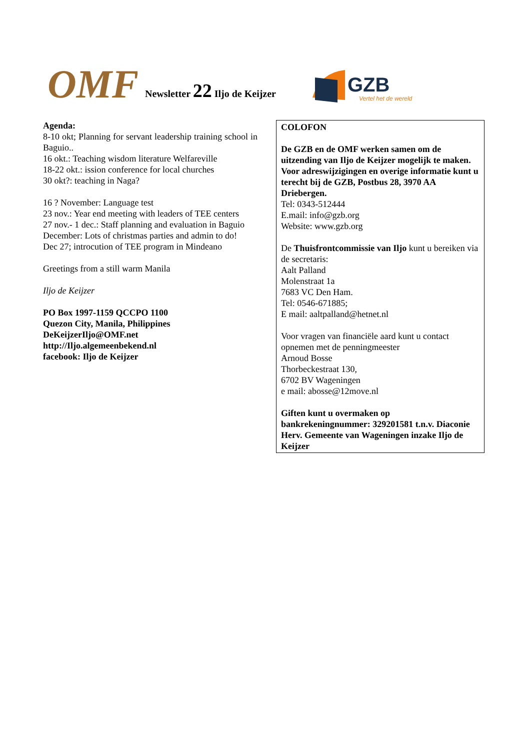OMF
Newsletter 22 Iljo de Keijzer
GZB
Vertel het de wereld
Agenda:
8-10 okt; Planning for servant leadership training school in Baguio..
16 okt.: Teaching wisdom literature Welfareville
18-22 okt.: ission conference for local churches
30 okt?: teaching in Naga?
16 ? November: Language test
23 nov.: Year end meeting with leaders of TEE centers
27 nov.- 1 dec.: Staff planning and evaluation in Baguio
December: Lots of christmas parties and admin to do!
Dec 27; introcution of TEE program in Mindeano
Greetings from a still warm Manila
Iljo de Keijzer
PO Box 1997-1159 QCCPO 1100
Quezon City, Manila, Philippines
DeKeijzerIljo@OMF.net
http://Iljo.algemeenbekend.nl
facebook: Iljo de Keijzer
COLOFON
De GZB en de OMF werken samen om de uitzending van Iljo de Keijzer mogelijk te maken.
Voor adreswijzigingen en overige informatie kunt u terecht bij de GZB, Postbus 28, 3970 AA Driebergen.
Tel: 0343-512444
E.mail: info@gzb.org
Website: www.gzb.org
De Thuisfrontcommissie van Iljo kunt u bereiken via de secretaris:
Aalt Palland
Molenstraat 1a
7683 VC Den Ham.
Tel: 0546-671885;
E mail: aaltpalland@hetnet.nl
Voor vragen van financiële aard kunt u contact opnemen met de penningmeester
Arnoud Bosse
Thorbeckestraat 130,
6702 BV Wageningen
e mail: abosse@12move.nl
Giften kunt u overmaken op bankrekeningnummer: 329201581 t.n.v. Diaconie Herv. Gemeente van Wageningen inzake Iljo de Keijzer